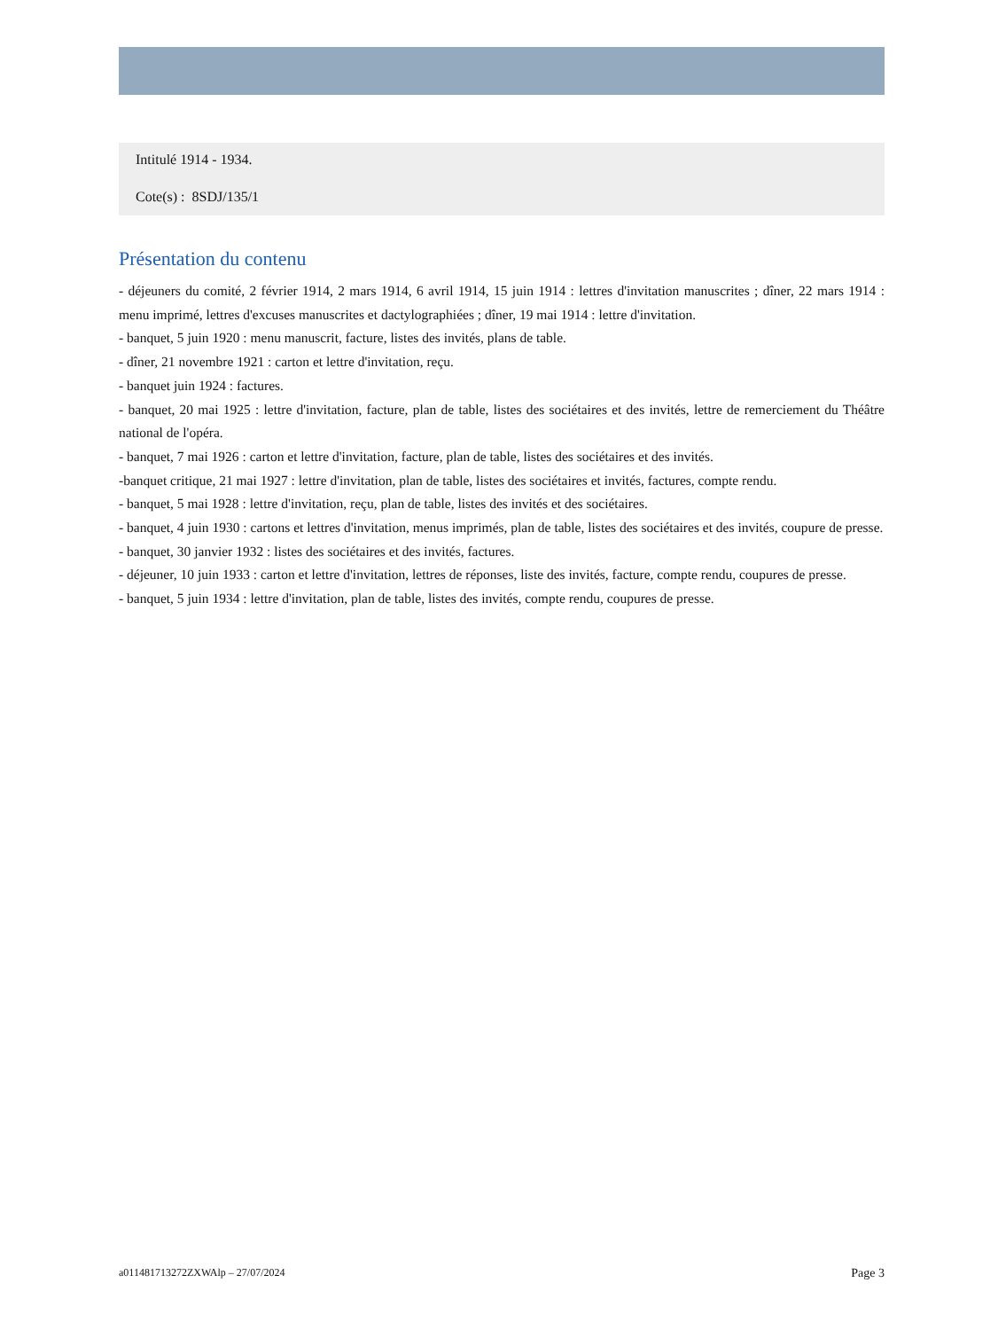Intitulé 1914 - 1934.
Cote(s) : 8SDJ/135/1
Présentation du contenu
- déjeuners du comité, 2 février 1914, 2 mars 1914, 6 avril 1914, 15 juin 1914 : lettres d'invitation manuscrites ; dîner, 22 mars 1914 : menu imprimé, lettres d'excuses manuscrites et dactylographiées ; dîner, 19 mai 1914 : lettre d'invitation.
- banquet, 5 juin 1920 : menu manuscrit, facture, listes des invités, plans de table.
- dîner, 21 novembre 1921 : carton et lettre d'invitation, reçu.
- banquet juin 1924 : factures.
- banquet, 20 mai 1925 : lettre d'invitation, facture, plan de table, listes des sociétaires et des invités, lettre de remerciement du Théâtre national de l'opéra.
- banquet, 7 mai 1926 : carton et lettre d'invitation, facture, plan de table, listes des sociétaires et des invités.
-banquet critique, 21 mai 1927 : lettre d'invitation, plan de table, listes des sociétaires et invités, factures, compte rendu.
- banquet, 5 mai 1928 : lettre d'invitation, reçu, plan de table, listes des invités et des sociétaires.
- banquet, 4 juin 1930 : cartons et lettres d'invitation, menus imprimés, plan de table, listes des sociétaires et des invités, coupure de presse.
- banquet, 30 janvier 1932 : listes des sociétaires et des invités, factures.
- déjeuner, 10 juin 1933 : carton et lettre d'invitation, lettres de réponses, liste des invités, facture, compte rendu, coupures de presse.
- banquet, 5 juin 1934 : lettre d'invitation, plan de table, listes des invités, compte rendu, coupures de presse.
a011481713272ZXWAlp – 27/07/2024 Page 3